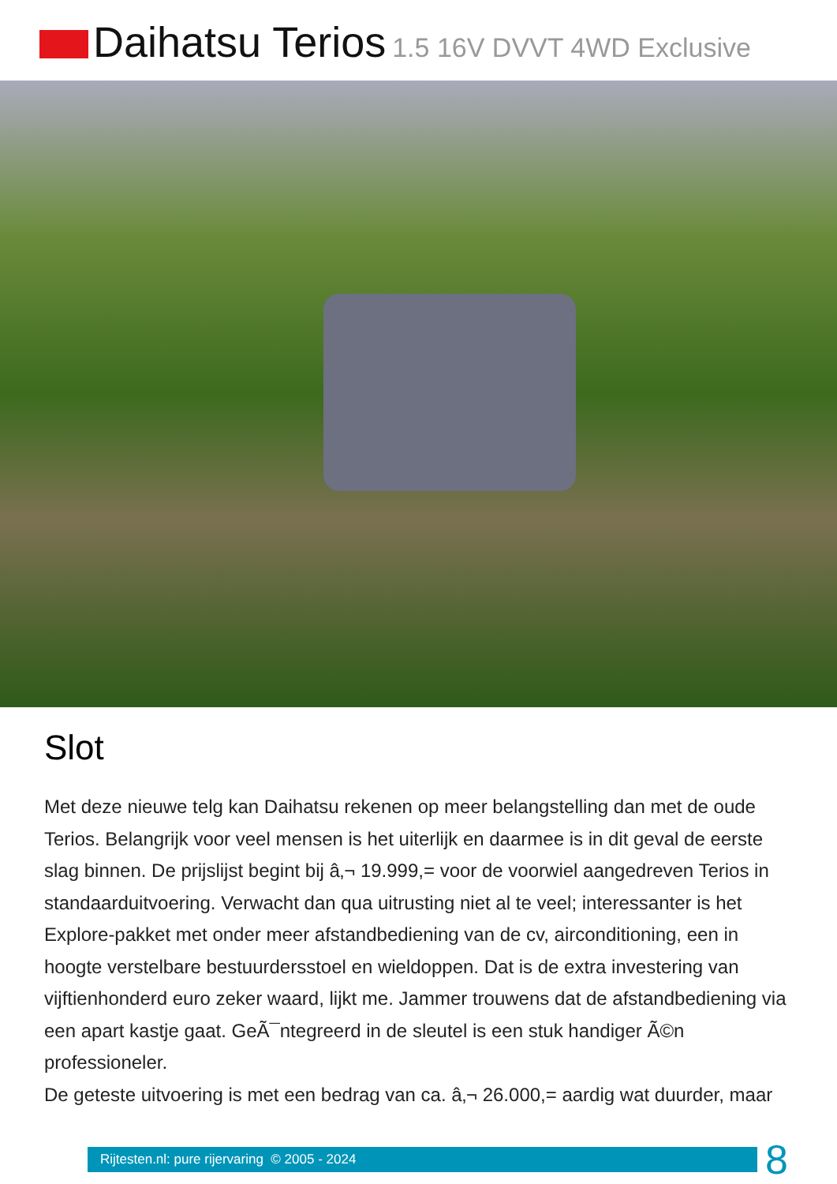Daihatsu Terios 1.5 16V DVVT 4WD Exclusive
Slot
Met deze nieuwe telg kan Daihatsu rekenen op meer belangstelling dan met de oude Terios. Belangrijk voor veel mensen is het uiterlijk en daarmee is in dit geval de eerste slag binnen. De prijslijst begint bij â‚¬ 19.999,= voor de voorwiel aangedreven Terios in standaarduitvoering. Verwacht dan qua uitrusting niet al te veel; interessanter is het Explore-pakket met onder meer afstandbediening van de cv, airconditioning, een in hoogte verstelbare bestuurdersstoel en wieldoppen. Dat is de extra investering van vijftienhonderd euro zeker waard, lijkt me. Jammer trouwens dat de afstandbediening via een apart kastje gaat. GeÃ¯ntegreerd in de sleutel is een stuk handiger Ã©n professioneler.
De geteste uitvoering is met een bedrag van ca. â‚¬ 26.000,= aardig wat duurder, maar
Rijtesten.nl: pure rijervaring © 2005 - 2024
8